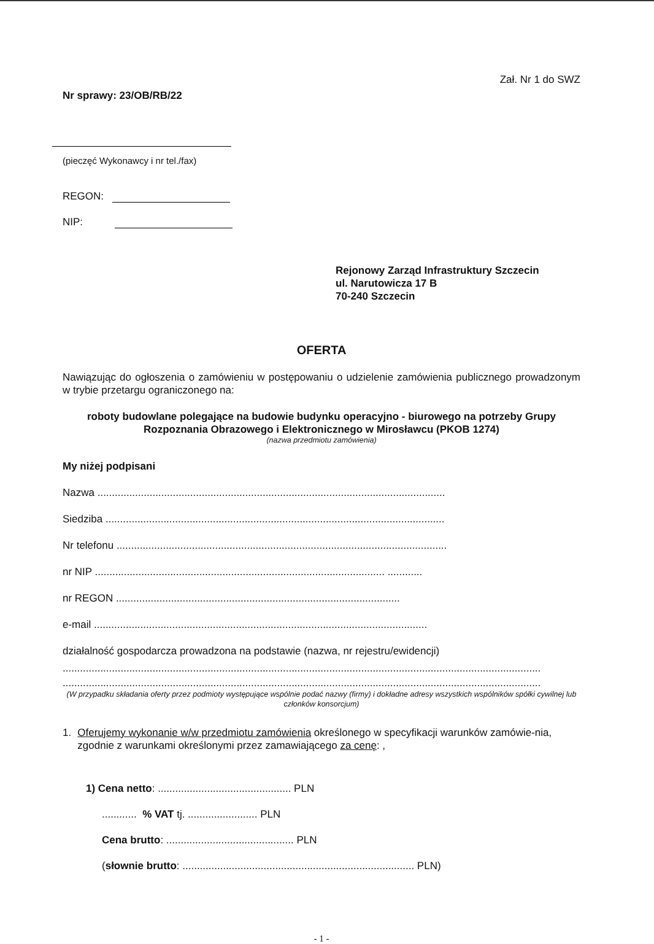Zał. Nr 1 do SWZ
Nr sprawy: 23/OB/RB/22
(pieczęć Wykonawcy i nr tel./fax)
REGON:
NIP:
Rejonowy Zarząd Infrastruktury Szczecin
ul. Narutowicza 17 B
70-240 Szczecin
OFERTA
Nawiązując do ogłoszenia o zamówieniu w postępowaniu o udzielenie zamówienia publicznego prowadzonym w trybie przetargu ograniczonego na:
roboty budowlane polegające na budowie budynku operacyjno - biurowego na potrzeby Grupy Rozpoznania Obrazowego i Elektronicznego w Mirosławcu (PKOB 1274)
(nazwa przedmiotu zamówienia)
My niżej podpisani
Nazwa ........................................................................................................................
Siedziba .....................................................................................................................
Nr telefonu ..................................................................................................................
nr NIP .................................................................................................... ............
nr REGON ..................................................................................................
e-mail ...................................................................................................................
działalność gospodarcza prowadzona na podstawie (nazwa, nr rejestru/ewidencji)
.....................................................................................................................................................................
.....................................................................................................................................................................
(W przypadku składania oferty przez podmioty występujące wspólnie podać nazwy (firmy) i dokładne adresy wszystkich wspólników spółki cywilnej lub członków konsorcjum)
1. Oferujemy wykonanie w/w przedmiotu zamówienia określonego w specyfikacji warunków zamówie-nia, zgodnie z warunkami określonymi przez zamawiającego za cenę: ,
1) Cena netto: .............................................. PLN
............ % VAT tj. ........................ PLN
Cena brutto: ............................................ PLN
(słownie brutto: ................................................................................ PLN)
- 1 -